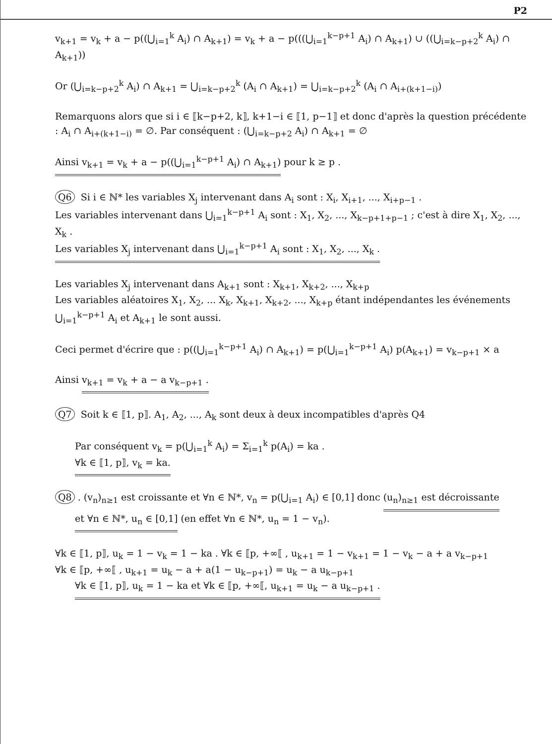P2
v<sub>k+1</sub> = v<sub>k</sub> + a − p((⋃<sub>i=1</sub><sup>k</sup> A<sub>i</sub>) ∩ A<sub>k+1</sub>) = v<sub>k</sub> + a − p(((⋃<sub>i=1</sub><sup>k−p+1</sup> A<sub>i</sub>) ∩ A<sub>k+1</sub>) ∪ ((⋃<sub>i=k−p+2</sub><sup>k</sup> A<sub>i</sub>) ∩ A<sub>k+1</sub>))
Or (⋃<sub>i=k−p+2</sub><sup>k</sup> A<sub>i</sub>) ∩ A<sub>k+1</sub> = ⋃<sub>i=k−p+2</sub><sup>k</sup> (A<sub>i</sub> ∩ A<sub>k+1</sub>) = ⋃<sub>i=k−p+2</sub><sup>k</sup> (A<sub>i</sub> ∩ A<sub>i+(k+1−i)</sub>)
Remarquons alors que si i ∈ ⟦k−p+2, k⟧, k+1−i ∈ ⟦1, p−1⟧ et donc d'après la question précédente : A<sub>i</sub> ∩ A<sub>i+(k+1−i)</sub> = ∅. Par conséquent : (⋃<sub>i=k−p+2</sub> A<sub>i</sub>) ∩ A<sub>k+1</sub> = ∅
Ainsi v<sub>k+1</sub> = v<sub>k</sub> + a − p((⋃<sub>i=1</sub><sup>k−p+1</sup> A<sub>i</sub>) ∩ A<sub>k+1</sub>) pour k ≥ p .
Q6 Si i ∈ ℕ* les variables X<sub>j</sub> intervenant dans A<sub>i</sub> sont : X<sub>i</sub>, X<sub>i+1</sub>, ..., X<sub>i+p−1</sub> .
Les variables intervenant dans ⋃<sub>i=1</sub><sup>k−p+1</sup> A<sub>i</sub> sont : X<sub>1</sub>, X<sub>2</sub>, ..., X<sub>k−p+1+p−1</sub> ; c'est à dire X<sub>1</sub>, X<sub>2</sub>, ..., X<sub>k</sub> .
Les variables X<sub>j</sub> intervenant dans ⋃<sub>i=1</sub><sup>k−p+1</sup> A<sub>i</sub> sont : X<sub>1</sub>, X<sub>2</sub>, ..., X<sub>k</sub> .
Les variables X<sub>j</sub> intervenant dans A<sub>k+1</sub> sont : X<sub>k+1</sub>, X<sub>k+2</sub>, ..., X<sub>k+p</sub>
Les variables aléatoires X<sub>1</sub>, X<sub>2</sub>, ... X<sub>k</sub>, X<sub>k+1</sub>, X<sub>k+2</sub>, ..., X<sub>k+p</sub> étant indépendantes les événements ⋃<sub>i=1</sub><sup>k−p+1</sup> A<sub>i</sub> et A<sub>k+1</sub> le sont aussi.
Ceci permet d'écrire que : p((⋃<sub>i=1</sub><sup>k−p+1</sup> A<sub>i</sub>) ∩ A<sub>k+1</sub>) = p(⋃<sub>i=1</sub><sup>k−p+1</sup> A<sub>i</sub>) p(A<sub>k+1</sub>) = v<sub>k−p+1</sub> × a
Ainsi v<sub>k+1</sub> = v<sub>k</sub> + a − a v<sub>k−p+1</sub> .
Q7 Soit k ∈ ⟦1, p⟧. A<sub>1</sub>, A<sub>2</sub>, ..., A<sub>k</sub> sont deux à deux incompatibles d'après Q4
Par conséquent v<sub>k</sub> = p(⋃<sub>i=1</sub><sup>k</sup> A<sub>i</sub>) = Σ<sub>i=1</sub><sup>k</sup> p(A<sub>i</sub>) = ka .
∀k ∈ ⟦1, p⟧, v<sub>k</sub> = ka.
Q8. (v<sub>n</sub>)<sub>n≥1</sub> est croissante et ∀n ∈ ℕ*, v<sub>n</sub> = p(⋃<sub>i=1</sub> A<sub>i</sub>) ∈ [0,1] donc (u<sub>n</sub>)<sub>n≥1</sub> est décroissante
et ∀n ∈ ℕ*, u<sub>n</sub> ∈ [0,1] (en effet ∀n ∈ ℕ*, u<sub>n</sub> = 1 − v<sub>n</sub>).
∀k ∈ ⟦1, p⟧, u<sub>k</sub> = 1 − v<sub>k</sub> = 1 − ka . ∀k ∈ ⟦p, +∞⟦ , u<sub>k+1</sub> = 1 − v<sub>k+1</sub> = 1 − v<sub>k</sub> − a + a v<sub>k−p+1</sub>
∀k ∈ ⟦p, +∞⟦ , u<sub>k+1</sub> = u<sub>k</sub> − a + a(1 − u<sub>k−p+1</sub>) = u<sub>k</sub> − a u<sub>k−p+1</sub>
∀k ∈ ⟦1, p⟧, u<sub>k</sub> = 1 − ka et ∀k ∈ ⟦p, +∞⟦, u<sub>k+1</sub> = u<sub>k</sub> − a u<sub>k−p+1</sub> .